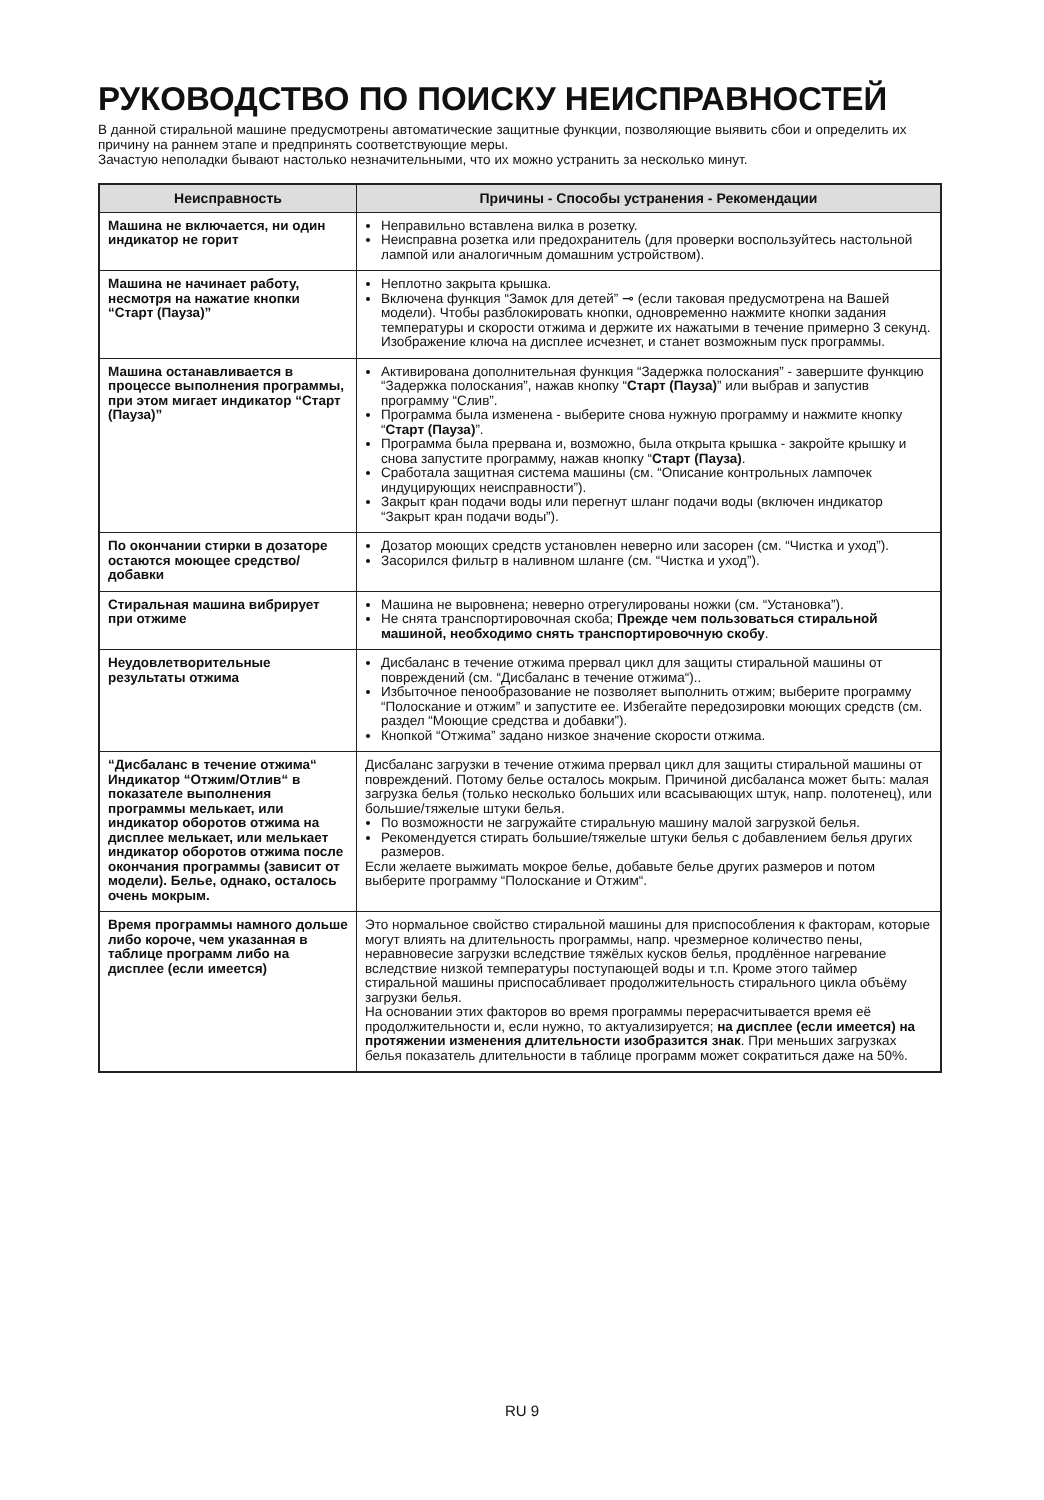РУКОВОДСТВО ПО ПОИСКУ НЕИСПРАВНОСТЕЙ
В данной стиральной машине предусмотрены автоматические защитные функции, позволяющие выявить сбои и определить их причину на раннем этапе и предпринять соответствующие меры.
Зачастую неполадки бывают настолько незначительными, что их можно устранить за несколько минут.
| Неисправность | Причины - Способы устранения - Рекомендации |
| --- | --- |
| Машина не включается, ни один индикатор не горит | Неправильно вставлена вилка в розетку. Неисправна розетка или предохранитель (для проверки воспользуйтесь настольной лампой или аналогичным домашним устройством). |
| Машина не начинает работу, несмотря на нажатие кнопки “Старт (Пауза)” | Неплотно закрыта крышка. Включена функция “Замок для детей” ⊸ (если таковая предусмотрена на Вашей модели). Чтобы разблокировать кнопки, одновременно нажмите кнопки задания температуры и скорости отжима и держите их нажатыми в течение примерно 3 секунд. Изображение ключа на дисплее исчезнет, и станет возможным пуск программы. |
| Машина останавливается в процессе выполнения программы, при этом мигает индикатор “Старт (Пауза)” | Активирована дополнительная функция “Задержка полоскания” - завершите функцию “Задержка полоскания”, нажав кнопку “ Старт (Пауза) ” или выбрав и запустив программу “Слив”. Программа была изменена - выберите снова нужную программу и нажмите кнопку “ Старт (Пауза) ”. Программа была прервана и, возможно, была открыта крышка - закройте крышку и снова запустите программу, нажав кнопку “ Старт (Пауза) . Сработала защитная система машины (см. “Описание контрольных лампочек индуцирующих неисправности”). Закрыт кран подачи воды или перегнут шланг подачи воды (включен индикатор “Закрыт кран подачи воды”). |
| По окончании стирки в дозаторе остаются моющее средство/ добавки | Дозатор моющих средств установлен неверно или засорен (см. “Чистка и уход”). Засорился фильтр в наливном шланге (см. “Чистка и уход”). |
| Стиральная машина вибрирует при отжиме | Машина не выровнена; неверно отрегулированы ножки (см. “Установка”). Не снята транспортировочная скоба; Прежде чем пользоваться стиральной машиной, необходимо снять транспортировочную скобу . |
| Неудовлетворительные результаты отжима | Дисбаланс в течение отжима прервал цикл для защиты стиральной машины от повреждений (см. “Дисбаланс в течение отжима“).. Избыточное пенообразование не позволяет выполнить отжим; выберите программу “Полоскание и отжим” и запустите ее. Избегайте передозировки моющих средств (см. раздел “Моющие средства и добавки”). Кнопкой “Отжима” задано низкое значение скорости отжима. |
| “Дисбаланс в течение отжима“ Индикатор “Отжим/Отлив“ в показателе выполнения программы мелькает, или индикатор оборотов отжима на дисплее мелькает, или мелькает индикатор оборотов отжима после окончания программы (зависит от модели). Белье, однако, осталось очень мокрым. | Дисбаланс загрузки в течение отжима прервал цикл для защиты стиральной машины от повреждений. Потому белье осталось мокрым. Причиной дисбаланса может быть: малая загрузка белья (только несколько больших или всасывающих штук, напр. полотенец), или большие/тяжелые штуки белья. По возможности не загружайте стиральную машину малой загрузкой белья. Рекомендуется стирать большие/тяжелые штуки белья с добавлением белья других размеров. Если желаете выжимать мокрое белье, добавьте белье других размеров и потом выберите программу “Полоскание и Отжим“. |
| Время программы намного дольше либо короче, чем указанная в таблице программ либо на дисплее (если имеется) | Это нормальное свойство стиральной машины для приспособления к факторам, которые могут влиять на длительность программы, напр. чрезмерное количество пены, неравновесие загрузки вследствие тяжёлых кусков белья, продлённое нагревание вследствие низкой температуры поступающей воды и т.п. Кроме этого таймер стиральной машины приспосабливает продолжительность стирального цикла объёму загрузки белья. На основании этих факторов во время программы перерасчитывается время её продолжительности и, если нужно, то актуализируется; на дисплее (если имеется) на протяжении изменения длительности изобразится знак . При меньших загрузках белья показатель длительности в таблице программ может сократиться даже на 50%. |
RU 9